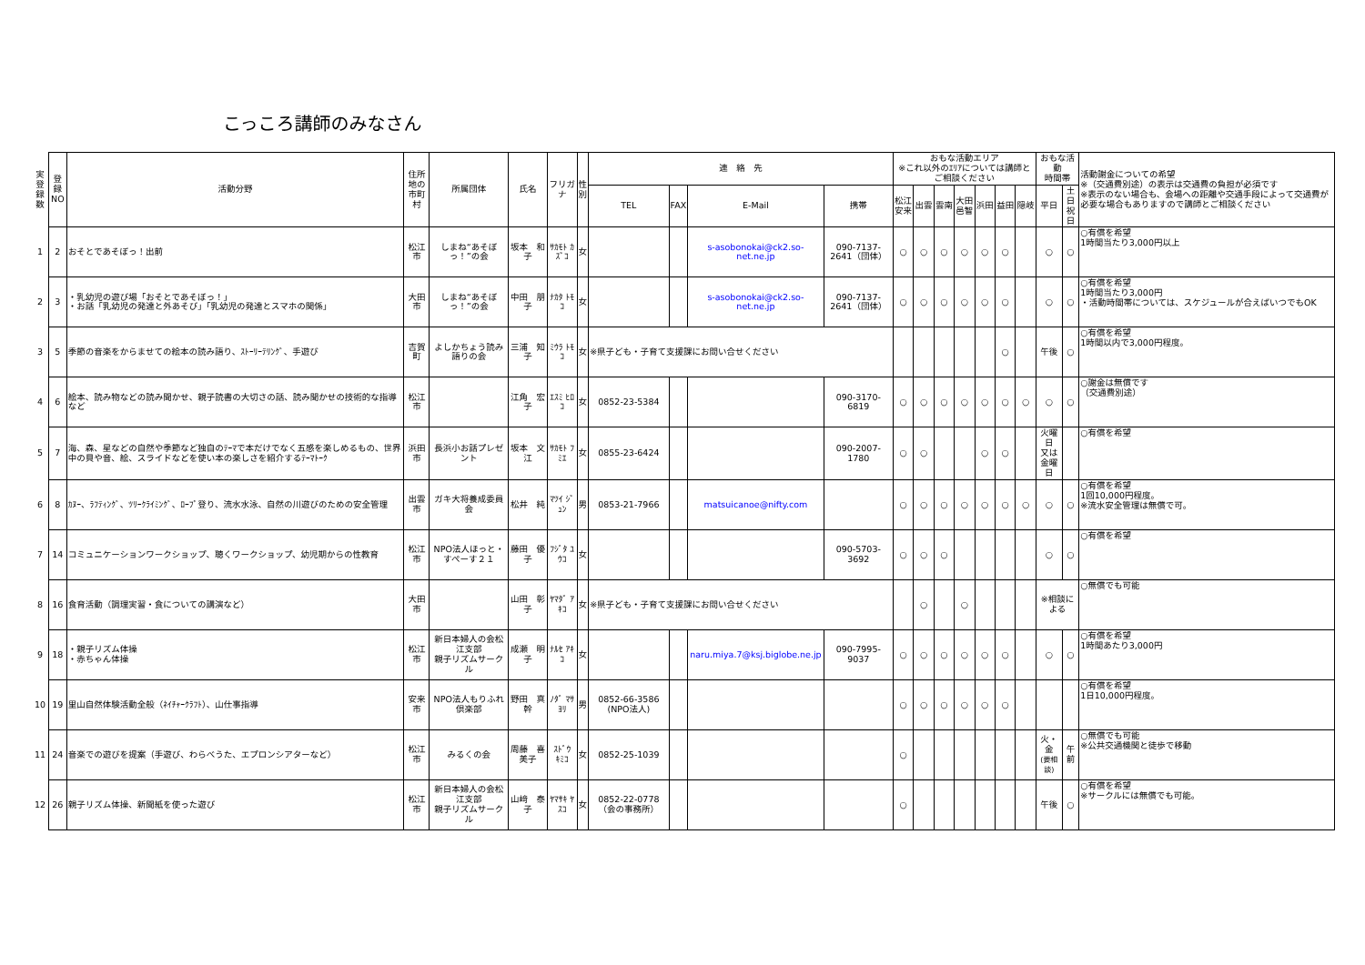こっころ講師のみなさん
| 実登 録数 | 登録 NO | 活動分野 | 住所地の 市町村 | 所属団体 | 氏名 | フリガナ | 性 別 | 連 絡 先 | | | | おもな活動エリア ※これ以外のｴﾘｱについては講師とご相談ください | | | | | | | おもな活動 時間帯 | | 活動謝金についての希望 ※（交通費別途）の表示は交通費の負担が必須です ※表示のない場合も、会場への距離や交通手段によって交通費が必要な場合もありますので講師とご相談ください |
| --- | --- | --- | --- | --- | --- | --- | --- | --- | --- | --- | --- | --- | --- | --- | --- | --- | --- | --- | --- | --- | --- |
| | | | | | | | | TEL | FAX | E-Mail | 携帯 | 松江 安来 | 出雲 | 雲南 | 大田 邑智 | 浜田 | 益田 | 隠岐 | 平日 | 土日 祝日 | |
| 1 | 2 | おそとであそぼっ！出前 | 松江市 | しまね“あそぼっ！”の会 | 坂本 和子 | ｻｶﾓﾄ ｶｽﾞｺ | 女 | | | s-asobonokai@ck2.so-net.ne.jp | 090-7137-2641（団体） | ○ | ○ | ○ | ○ | ○ | ○ | | ○ | ○ | ○有償を希望 1時間当たり3,000円以上 |
| 2 | 3 | ・乳幼児の遊び場「おそとであそぼっ！」 ・お話「乳幼児の発達と外あそび」「乳幼児の発達とスマホの関係」 | 大田市 | しまね“あそぼっ！”の会 | 中田 朋子 | ﾅｶﾀ ﾄﾓｺ | 女 | | | s-asobonokai@ck2.so-net.ne.jp | 090-7137-2641（団体） | ○ | ○ | ○ | ○ | ○ | ○ | | ○ | ○ | ○有償を希望 1時間当たり3,000円 ・活動時間帯については、スケジュールが合えばいつでもOK |
| 3 | 5 | 季節の音楽をからませての絵本の読み語り、ｽﾄｰﾘｰﾃﾘﾝｸﾞ、手遊び | 吉賀町 | よしかちょう読み語りの会 | 三浦 知子 | ﾐｳﾗ ﾄﾓｺ | 女 | ※県子ども・子育て支援課にお問い合せください | | | | | | | | | ○ | | 午後 | ○ | ○有償を希望 1時間以内で3,000円程度。 |
| 4 | 6 | 絵本、読み物などの読み聞かせ、親子読書の大切さの話、読み聞かせの技術的な指導など | 松江市 | | 江角 宏子 | ｴｽﾐ ﾋﾛｺ | 女 | 0852-23-5384 | | | 090-3170-6819 | ○ | ○ | ○ | ○ | ○ | ○ | ○ | ○ | ○ | ○謝金は無償です （交通費別途） |
| 5 | 7 | 海、森、星などの自然や季節など独自のﾃｰﾏで本だけでなく五感を楽しめるもの、世界中の貝や音、絵、スライドなどを使い本の楽しさを紹介するﾃｰﾏﾄｰｸ | 浜田市 | 長浜小お話プレゼント | 坂本 文江 | ｻｶﾓﾄ ﾌﾐｴ | 女 | 0855-23-6424 | | | 090-2007-1780 | ○ | ○ | | | ○ | ○ | | 火曜日 又は 金曜日 | | ○有償を希望 |
| 6 | 8 | ｶﾇｰ、ﾗﾌﾃｨﾝｸﾞ、ﾂﾘｰｸﾗｲﾐﾝｸﾞ、ﾛｰﾌﾟ登り、流水水泳、自然の川遊びのための安全管理 | 出雲市 | ガキ大将養成委員会 | 松井 純 | ﾏﾂｲ ｼﾞｭﾝ | 男 | 0853-21-7966 | | matsuicanoe@nifty.com | | ○ | ○ | ○ | ○ | ○ | ○ | ○ | ○ | ○ | ○有償を希望 1回10,000円程度。 ※流水安全管理は無償で可。 |
| 7 | 14 | コミュニケーションワークショップ、聴くワークショップ、幼児期からの性教育 | 松江市 | NPO法人ほっと・すぺーす２１ | 藤田 優子 | ﾌｼﾞﾀ ﾕｳｺ | 女 | | | | 090-5703-3692 | ○ | ○ | ○ | | | | | ○ | ○ | ○有償を希望 |
| 8 | 16 | 食育活動（調理実習・食についての講演など） | 大田市 | | 山田 彰子 | ﾔﾏﾀﾞ ｱｷｺ | 女 | ※県子ども・子育て支援課にお問い合せください | | | | | ○ | | ○ | | | | ※相談による | | ○無償でも可能 |
| 9 | 18 | ・親子リズム体操 ・赤ちゃん体操 | 松江市 | 新日本婦人の会松江支部 親子リズムサークル | 成瀬 明子 | ﾅﾙｾ ｱｷｺ | 女 | | | naru.miya.7@ksj.biglobe.ne.jp | 090-7995-9037 | ○ | ○ | ○ | ○ | ○ | ○ | | ○ | ○ | ○有償を希望 1時間あたり3,000円 |
| 10 | 19 | 里山自然体験活動全般（ﾈｲﾁｬｰｸﾗﾌﾄ）、山仕事指導 | 安来市 | NPO法人もりふれ倶楽部 | 野田 真幹 | ﾉﾀﾞ ﾏｻﾖﾘ | 男 | 0852-66-3586 (NPO法人) | | | | ○ | ○ | ○ | ○ | ○ | ○ | | | | ○有償を希望 1日10,000円程度。 |
| 11 | 24 | 音楽での遊びを提案（手遊び、わらべうた、エプロンシアターなど） | 松江市 | みるくの会 | 周藤 喜美子 | ｽﾄﾞｳ ｷﾐｺ | 女 | 0852-25-1039 | | | | ○ | | | | | | | 火・金 (要相談) | 午前 | ○無償でも可能 ※公共交通機関と徒歩で移動 |
| 12 | 26 | 親子リズム体操、新聞紙を使った遊び | 松江市 | 新日本婦人の会松江支部 親子リズムサークル | 山﨑 泰子 | ﾔﾏｻｷ ﾔｽｺ | 女 | 0852-22-0778（会の事務所） | | | | ○ | | | | | | | 午後 | ○ | ○有償を希望 ※サークルには無償でも可能。 |